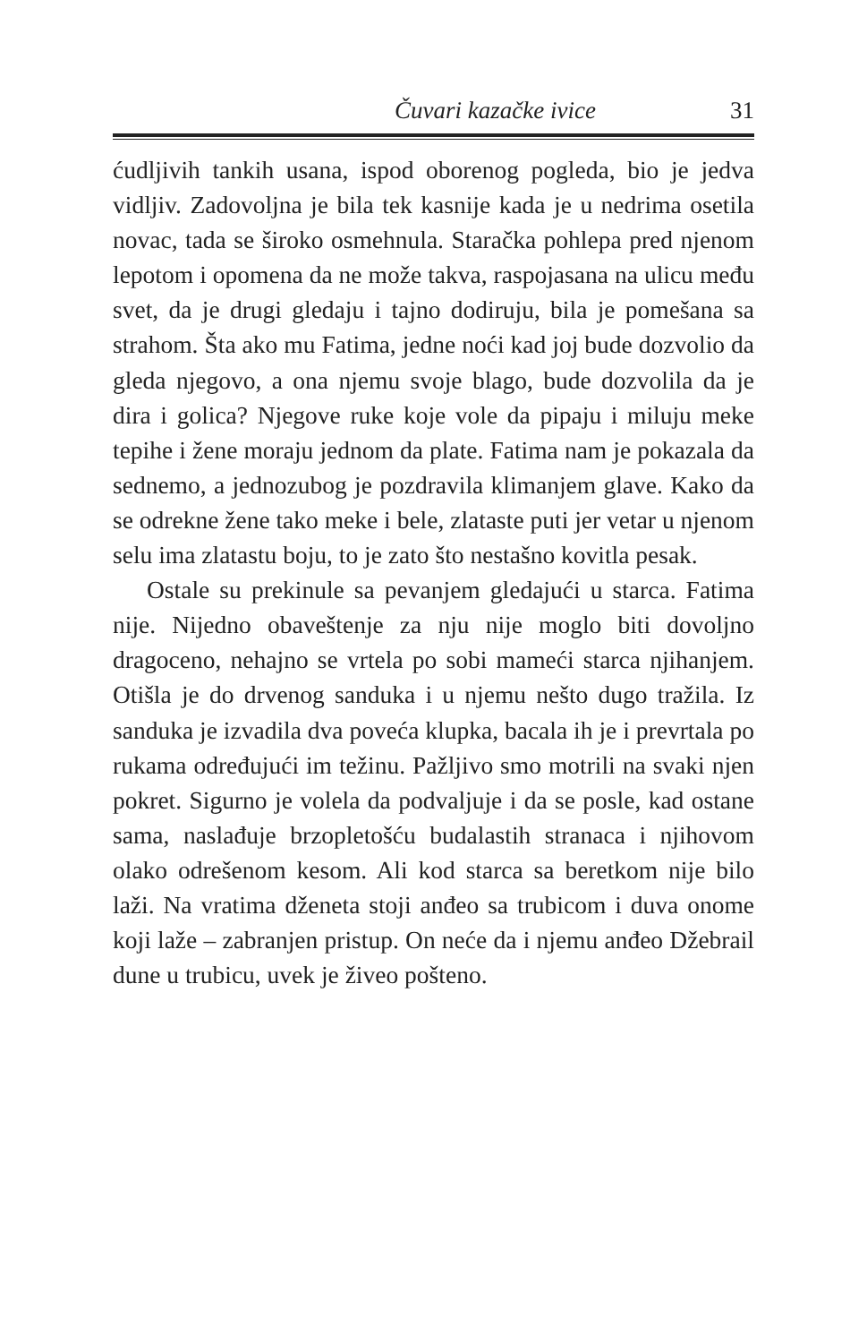Čuvari kazačke ivice 31
ćudljivih tankih usana, ispod oborenog pogleda, bio je jedva vidljiv. Zadovoljna je bila tek kasnije kada je u nedrima osetila novac, tada se široko osmehnula. Staračka pohlepa pred njenom lepotom i opomena da ne može takva, raspojasana na ulicu među svet, da je drugi gledaju i tajno dodiruju, bila je pomešana sa strahom. Šta ako mu Fatima, jedne noći kad joj bude dozvolio da gleda njegovo, a ona njemu svoje blago, bude dozvolila da je dira i golica? Njegove ruke koje vole da pipaju i miluju meke tepihe i žene moraju jednom da plate. Fatima nam je pokazala da sednemo, a jednozubog je pozdravila klimanjem glave. Kako da se odrekne žene tako meke i bele, zlataste puti jer vetar u njenom selu ima zlatastu boju, to je zato što nestašno kovitla pesak.
Ostale su prekinule sa pevanjem gledajući u starca. Fatima nije. Nijedno obaveštenje za nju nije moglo biti dovoljno dragoceno, nehajno se vrtela po sobi mameći starca njihanjem. Otišla je do drvenog sanduka i u njemu nešto dugo tražila. Iz sanduka je izvadila dva poveća klupka, bacala ih je i prevrtala po rukama određujući im težinu. Pažljivo smo motrili na svaki njen pokret. Sigurno je volela da podvaljuje i da se posle, kad ostane sama, naslađuje brzopletošću budalastih stranaca i njihovom olako odrešenom kesom. Ali kod starca sa beretkom nije bilo laži. Na vratima dženeta stoji anđeo sa trubicom i duva onome koji laže – zabranjen pristup. On neće da i njemu anđeo Džebrail dune u trubicu, uvek je živeo pošteno.